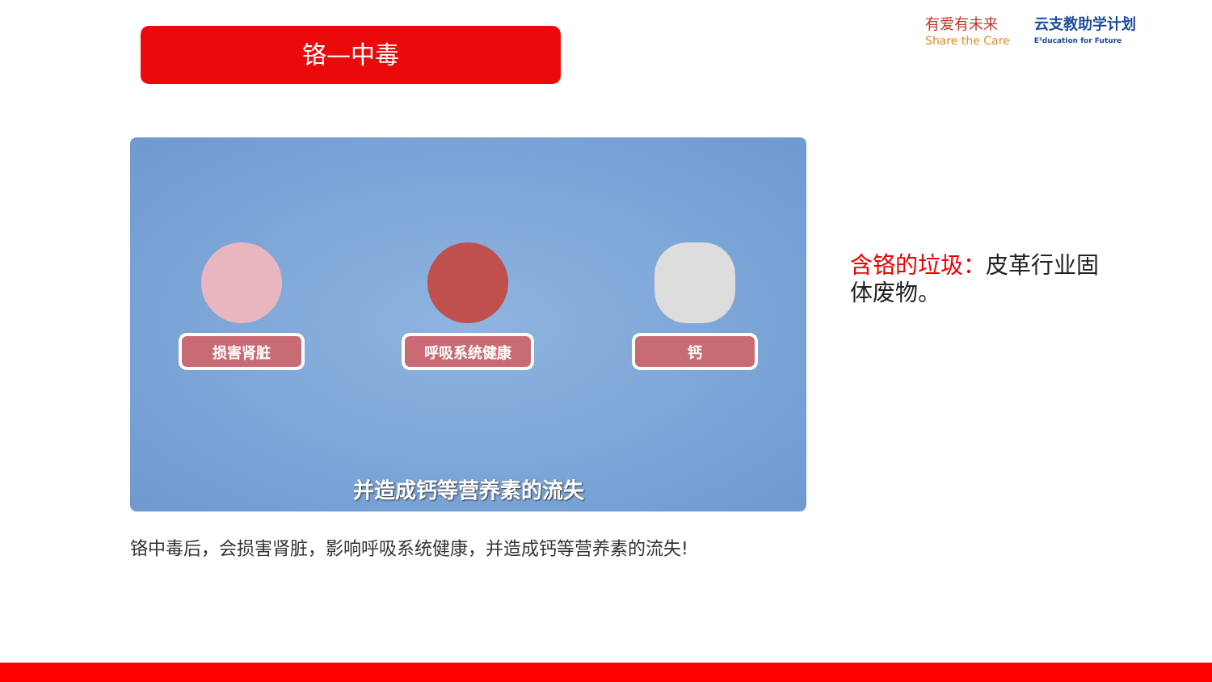铬—中毒
有爱有未来
Share the Care
云支教助学计划
E³ducation for Future
损害肾脏
呼吸系统健康
钙
并造成钙等营养素的流失
铬中毒后，会损害肾脏，影响呼吸系统健康，并造成钙等营养素的流失!
含铬的垃圾：皮革行业固体废物。